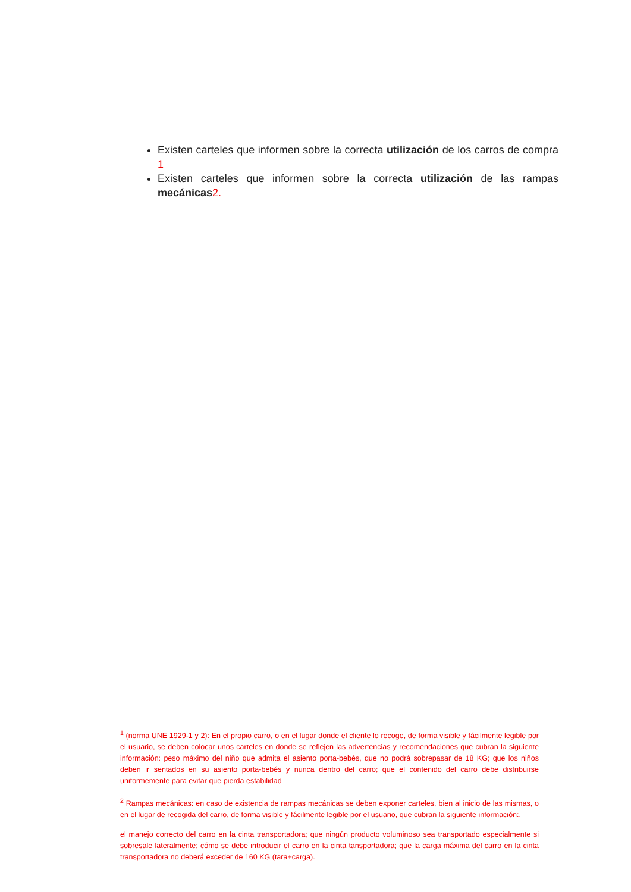Existen carteles que informen sobre la correcta utilización de los carros de compra 1
Existen carteles que informen sobre la correcta utilización de las rampas mecánicas 2.
<sup>1</sup> (norma UNE 1929-1 y 2): En el propio carro, o en el lugar donde el cliente lo recoge, de forma visible y fácilmente legible por el usuario, se deben colocar unos carteles en donde se reflejen las advertencias y recomendaciones que cubran la siguiente información: peso máximo del niño que admita el asiento porta-bebés, que no podrá sobrepasar de 18 KG; que los niños deben ir sentados en su asiento porta-bebés y nunca dentro del carro; que el contenido del carro debe distribuirse uniformemente para evitar que pierda estabilidad
<sup>2</sup> Rampas mecánicas: en caso de existencia de rampas mecánicas se deben exponer carteles, bien al inicio de las mismas, o en el lugar de recogida del carro, de forma visible y fácilmente legible por el usuario, que cubran la siguiente información:.
el manejo correcto del carro en la cinta transportadora; que ningún producto voluminoso sea transportado especialmente si sobresale lateralmente; cómo se debe introducir el carro en la cinta tansportadora; que la carga máxima del carro en la cinta transportadora no deberá exceder de 160 KG (tara+carga).